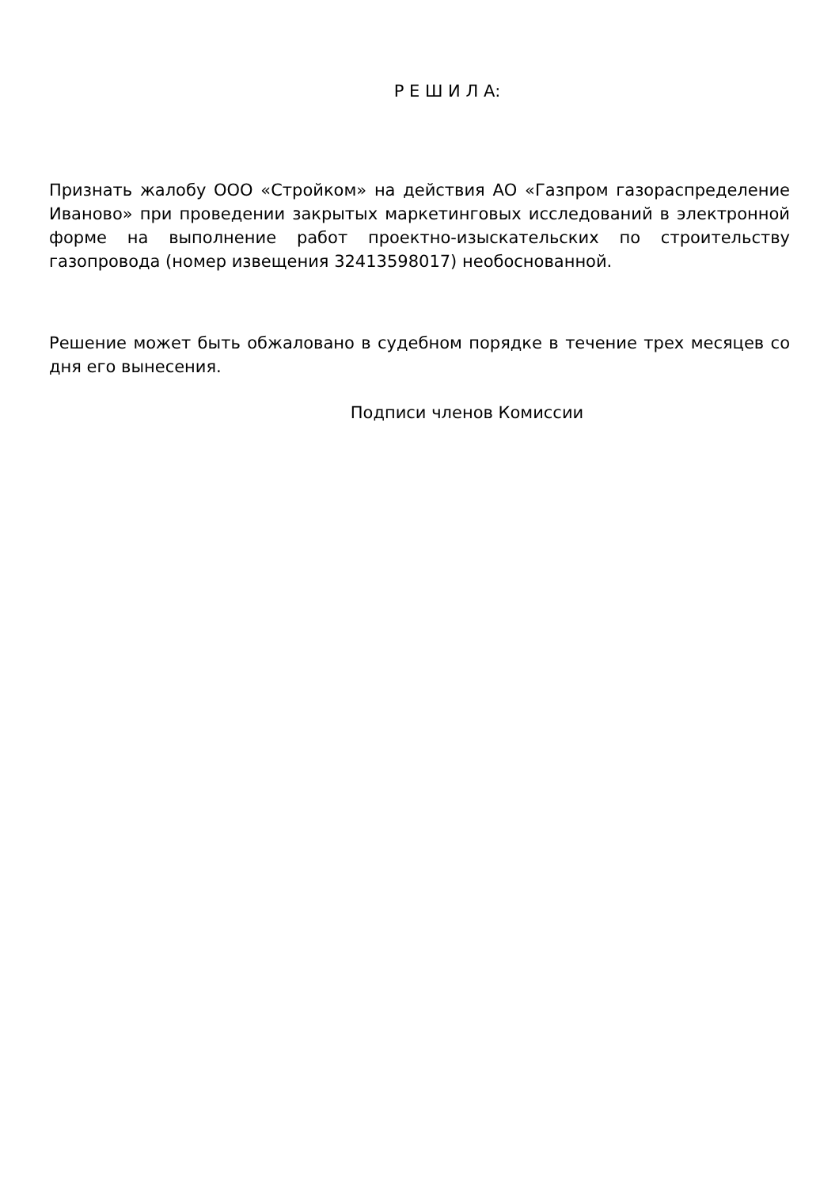Р Е Ш И Л А:
Признать жалобу ООО «Стройком» на действия АО «Газпром газораспределение Иваново» при проведении закрытых маркетинговых исследований в электронной форме на выполнение работ проектно-изыскательских по строительству газопровода (номер извещения 32413598017) необоснованной.
Решение может быть обжаловано в судебном порядке в течение трех месяцев со дня его вынесения.
Подписи членов Комиссии